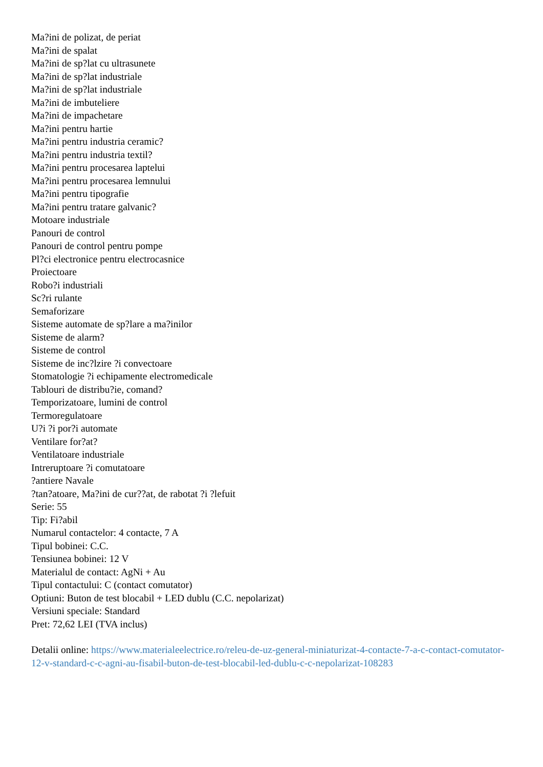Ma?ini de polizat, de periat
Ma?ini de spalat
Ma?ini de sp?lat cu ultrasunete
Ma?ini de sp?lat industriale
Ma?ini de sp?lat industriale
Ma?ini de imbuteliere
Ma?ini de impachetare
Ma?ini pentru hartie
Ma?ini pentru industria ceramic?
Ma?ini pentru industria textil?
Ma?ini pentru procesarea laptelui
Ma?ini pentru procesarea lemnului
Ma?ini pentru tipografie
Ma?ini pentru tratare galvanic?
Motoare industriale
Panouri de control
Panouri de control pentru pompe
Pl?ci electronice pentru electrocasnice
Proiectoare
Robo?i industriali
Sc?ri rulante
Semaforizare
Sisteme automate de sp?lare a ma?inilor
Sisteme de alarm?
Sisteme de control
Sisteme de inc?lzire ?i convectoare
Stomatologie ?i echipamente electromedicale
Tablouri de distribu?ie, comand?
Temporizatoare, lumini de control
Termoregulatoare
U?i ?i por?i automate
Ventilare for?at?
Ventilatoare industriale
Intreruptoare ?i comutatoare
?antiere Navale
?tan?atoare, Ma?ini de cur??at, de rabotat ?i ?lefuit
Serie: 55
Tip: Fi?abil
Numarul contactelor: 4 contacte, 7 A
Tipul bobinei: C.C.
Tensiunea bobinei: 12 V
Materialul de contact: AgNi + Au
Tipul contactului: C (contact comutator)
Optiuni: Buton de test blocabil + LED dublu (C.C. nepolarizat)
Versiuni speciale: Standard
Pret: 72,62 LEI (TVA inclus)
Detalii online: https://www.materialeelectrice.ro/releu-de-uz-general-miniaturizat-4-contacte-7-a-c-contact-comutator-12-v-standard-c-c-agni-au-fisabil-buton-de-test-blocabil-led-dublu-c-c-nepolarizat-108283